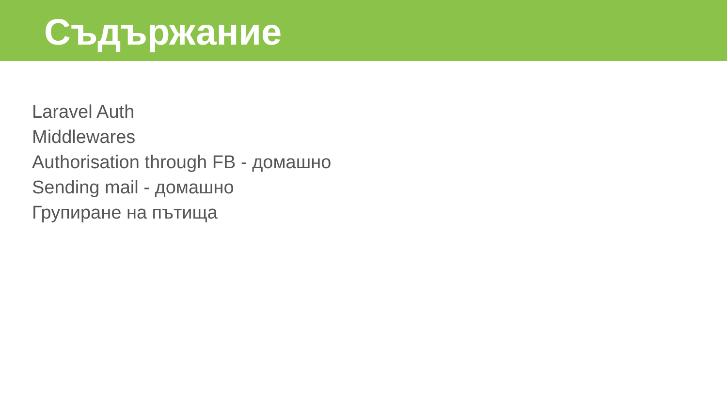Съдържание
Laravel Auth
Middlewares
Authorisation through FB - домашно
Sending mail - домашно
Групиране на пътища